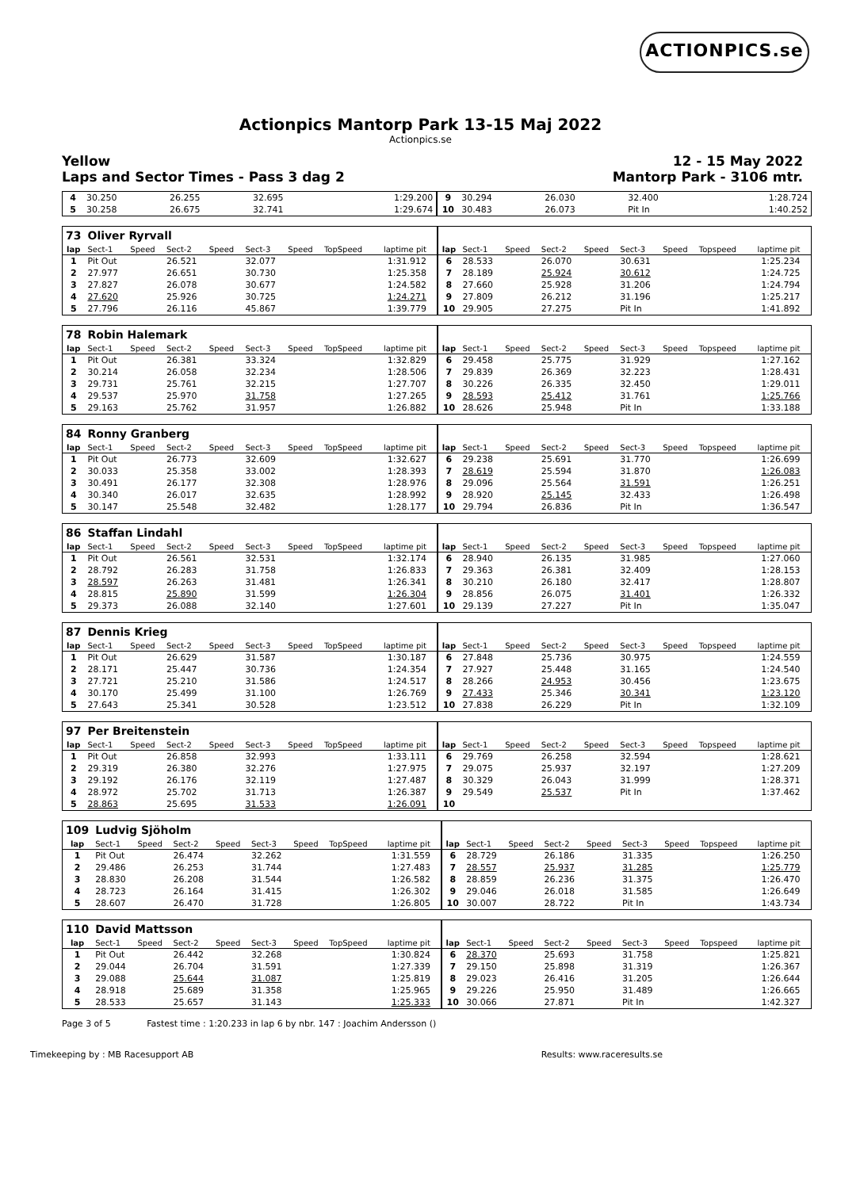ACTIONPICS.se
Actionpics Mantorp Park 13-15 Maj 2022
Actionpics.se
Yellow 12 - 15 May 2022
Laps and Sector Times - Pass 3 dag 2 Mantorp Park - 3106 mtr.
| 4 | 30.250 | 26.255 | 32.695 | 1:29.200 | 9 | 30.294 | 26.030 | 32.400 | 1:28.724 |
| 5 | 30.258 | 26.675 | 32.741 | 1:29.674 | 10 | 30.483 | 26.073 | Pit In | 1:40.252 |
| 73 | Oliver Ryrvall | | | | | | | | | | | | | | | | | | |
| lap | Sect-1 | Speed | Sect-2 | Speed | Sect-3 | Speed | TopSpeed | laptime pit | | lap | Sect-1 | Speed | Sect-2 | Speed | Sect-3 | Speed | Topspeed | laptime pit | |
| 1 | Pit Out | | 26.521 | | 32.077 | | | 1:31.912 | | 6 | 28.533 | | 26.070 | | 30.631 | | | 1:25.234 | |
| 2 | 27.977 | | 26.651 | | 30.730 | | | 1:25.358 | | 7 | 28.189 | | 25.924 | | 30.612 | | | 1:24.725 | |
| 3 | 27.827 | | 26.078 | | 30.677 | | | 1:24.582 | | 8 | 27.660 | | 25.928 | | 31.206 | | | 1:24.794 | |
| 4 | 27.620 | | 25.926 | | 30.725 | | | 1:24.271 | | 9 | 27.809 | | 26.212 | | 31.196 | | | 1:25.217 | |
| 5 | 27.796 | | 26.116 | | 45.867 | | | 1:39.779 | | 10 | 29.905 | | 27.275 | | Pit In | | | 1:41.892 | |
| 78 | Robin Halemark | | | | | | | | | | | | | | | | | | |
| lap | Sect-1 | Speed | Sect-2 | Speed | Sect-3 | Speed | TopSpeed | laptime pit | | lap | Sect-1 | Speed | Sect-2 | Speed | Sect-3 | Speed | Topspeed | laptime pit | |
| 1 | Pit Out | | 26.381 | | 33.324 | | | 1:32.829 | | 6 | 29.458 | | 25.775 | | 31.929 | | | 1:27.162 | |
| 2 | 30.214 | | 26.058 | | 32.234 | | | 1:28.506 | | 7 | 29.839 | | 26.369 | | 32.223 | | | 1:28.431 | |
| 3 | 29.731 | | 25.761 | | 32.215 | | | 1:27.707 | | 8 | 30.226 | | 26.335 | | 32.450 | | | 1:29.011 | |
| 4 | 29.537 | | 25.970 | | 31.758 | | | 1:27.265 | | 9 | 28.593 | | 25.412 | | 31.761 | | | 1:25.766 | |
| 5 | 29.163 | | 25.762 | | 31.957 | | | 1:26.882 | | 10 | 28.626 | | 25.948 | | Pit In | | | 1:33.188 | |
| 84 | Ronny Granberg | | | | | | | | | | | | | | | | | | |
| lap | Sect-1 | Speed | Sect-2 | Speed | Sect-3 | Speed | TopSpeed | laptime pit | | lap | Sect-1 | Speed | Sect-2 | Speed | Sect-3 | Speed | Topspeed | laptime pit | |
| 1 | Pit Out | | 26.773 | | 32.609 | | | 1:32.627 | | 6 | 29.238 | | 25.691 | | 31.770 | | | 1:26.699 | |
| 2 | 30.033 | | 25.358 | | 33.002 | | | 1:28.393 | | 7 | 28.619 | | 25.594 | | 31.870 | | | 1:26.083 | |
| 3 | 30.491 | | 26.177 | | 32.308 | | | 1:28.976 | | 8 | 29.096 | | 25.564 | | 31.591 | | | 1:26.251 | |
| 4 | 30.340 | | 26.017 | | 32.635 | | | 1:28.992 | | 9 | 28.920 | | 25.145 | | 32.433 | | | 1:26.498 | |
| 5 | 30.147 | | 25.548 | | 32.482 | | | 1:28.177 | | 10 | 29.794 | | 26.836 | | Pit In | | | 1:36.547 | |
| 86 | Staffan Lindahl | | | | | | | | | | | | | | | | | | |
| lap | Sect-1 | Speed | Sect-2 | Speed | Sect-3 | Speed | TopSpeed | laptime pit | | lap | Sect-1 | Speed | Sect-2 | Speed | Sect-3 | Speed | Topspeed | laptime pit | |
| 1 | Pit Out | | 26.561 | | 32.531 | | | 1:32.174 | | 6 | 28.940 | | 26.135 | | 31.985 | | | 1:27.060 | |
| 2 | 28.792 | | 26.283 | | 31.758 | | | 1:26.833 | | 7 | 29.363 | | 26.381 | | 32.409 | | | 1:28.153 | |
| 3 | 28.597 | | 26.263 | | 31.481 | | | 1:26.341 | | 8 | 30.210 | | 26.180 | | 32.417 | | | 1:28.807 | |
| 4 | 28.815 | | 25.890 | | 31.599 | | | 1:26.304 | | 9 | 28.856 | | 26.075 | | 31.401 | | | 1:26.332 | |
| 5 | 29.373 | | 26.088 | | 32.140 | | | 1:27.601 | | 10 | 29.139 | | 27.227 | | Pit In | | | 1:35.047 | |
| 87 | Dennis Krieg | | | | | | | | | | | | | | | | | | |
| lap | Sect-1 | Speed | Sect-2 | Speed | Sect-3 | Speed | TopSpeed | laptime pit | | lap | Sect-1 | Speed | Sect-2 | Speed | Sect-3 | Speed | Topspeed | laptime pit | |
| 1 | Pit Out | | 26.629 | | 31.587 | | | 1:30.187 | | 6 | 27.848 | | 25.736 | | 30.975 | | | 1:24.559 | |
| 2 | 28.171 | | 25.447 | | 30.736 | | | 1:24.354 | | 7 | 27.927 | | 25.448 | | 31.165 | | | 1:24.540 | |
| 3 | 27.721 | | 25.210 | | 31.586 | | | 1:24.517 | | 8 | 28.266 | | 24.953 | | 30.456 | | | 1:23.675 | |
| 4 | 30.170 | | 25.499 | | 31.100 | | | 1:26.769 | | 9 | 27.433 | | 25.346 | | 30.341 | | | 1:23.120 | |
| 5 | 27.643 | | 25.341 | | 30.528 | | | 1:23.512 | | 10 | 27.838 | | 26.229 | | Pit In | | | 1:32.109 | |
| 97 | Per Breitenstein | | | | | | | | | | | | | | | | | | |
| lap | Sect-1 | Speed | Sect-2 | Speed | Sect-3 | Speed | TopSpeed | laptime pit | | lap | Sect-1 | Speed | Sect-2 | Speed | Sect-3 | Speed | Topspeed | laptime pit | |
| 1 | Pit Out | | 26.858 | | 32.993 | | | 1:33.111 | | 6 | 29.769 | | 26.258 | | 32.594 | | | 1:28.621 | |
| 2 | 29.319 | | 26.380 | | 32.276 | | | 1:27.975 | | 7 | 29.075 | | 25.937 | | 32.197 | | | 1:27.209 | |
| 3 | 29.192 | | 26.176 | | 32.119 | | | 1:27.487 | | 8 | 30.329 | | 26.043 | | 31.999 | | | 1:28.371 | |
| 4 | 28.972 | | 25.702 | | 31.713 | | | 1:26.387 | | 9 | 29.549 | | 25.537 | | Pit In | | | 1:37.462 | |
| 5 | 28.863 | | 25.695 | | 31.533 | | | 1:26.091 | | 10 | | | | | | | | | |
| 109 | Ludvig Sjöholm | | | | | | | | | | | | | | | | | | |
| lap | Sect-1 | Speed | Sect-2 | Speed | Sect-3 | Speed | TopSpeed | laptime pit | | lap | Sect-1 | Speed | Sect-2 | Speed | Sect-3 | Speed | Topspeed | laptime pit | |
| 1 | Pit Out | | 26.474 | | 32.262 | | | 1:31.559 | | 6 | 28.729 | | 26.186 | | 31.335 | | | 1:26.250 | |
| 2 | 29.486 | | 26.253 | | 31.744 | | | 1:27.483 | | 7 | 28.557 | | 25.937 | | 31.285 | | | 1:25.779 | |
| 3 | 28.830 | | 26.208 | | 31.544 | | | 1:26.582 | | 8 | 28.859 | | 26.236 | | 31.375 | | | 1:26.470 | |
| 4 | 28.723 | | 26.164 | | 31.415 | | | 1:26.302 | | 9 | 29.046 | | 26.018 | | 31.585 | | | 1:26.649 | |
| 5 | 28.607 | | 26.470 | | 31.728 | | | 1:26.805 | | 10 | 30.007 | | 28.722 | | Pit In | | | 1:43.734 | |
| 110 | David Mattsson | | | | | | | | | | | | | | | | | | |
| lap | Sect-1 | Speed | Sect-2 | Speed | Sect-3 | Speed | TopSpeed | laptime pit | | lap | Sect-1 | Speed | Sect-2 | Speed | Sect-3 | Speed | Topspeed | laptime pit | |
| 1 | Pit Out | | 26.442 | | 32.268 | | | 1:30.824 | | 6 | 28.370 | | 25.693 | | 31.758 | | | 1:25.821 | |
| 2 | 29.044 | | 26.704 | | 31.591 | | | 1:27.339 | | 7 | 29.150 | | 25.898 | | 31.319 | | | 1:26.367 | |
| 3 | 29.088 | | 25.644 | | 31.087 | | | 1:25.819 | | 8 | 29.023 | | 26.416 | | 31.205 | | | 1:26.644 | |
| 4 | 28.918 | | 25.689 | | 31.358 | | | 1:25.965 | | 9 | 29.226 | | 25.950 | | 31.489 | | | 1:26.665 | |
| 5 | 28.533 | | 25.657 | | 31.143 | | | 1:25.333 | | 10 | 30.066 | | 27.871 | | Pit In | | | 1:42.327 | |
Page 3 of 5 Fastest time : 1:20.233 in lap 6 by nbr. 147 : Joachim Andersson ()
Timekeeping by : MB Racesupport AB Results: www.raceresults.se